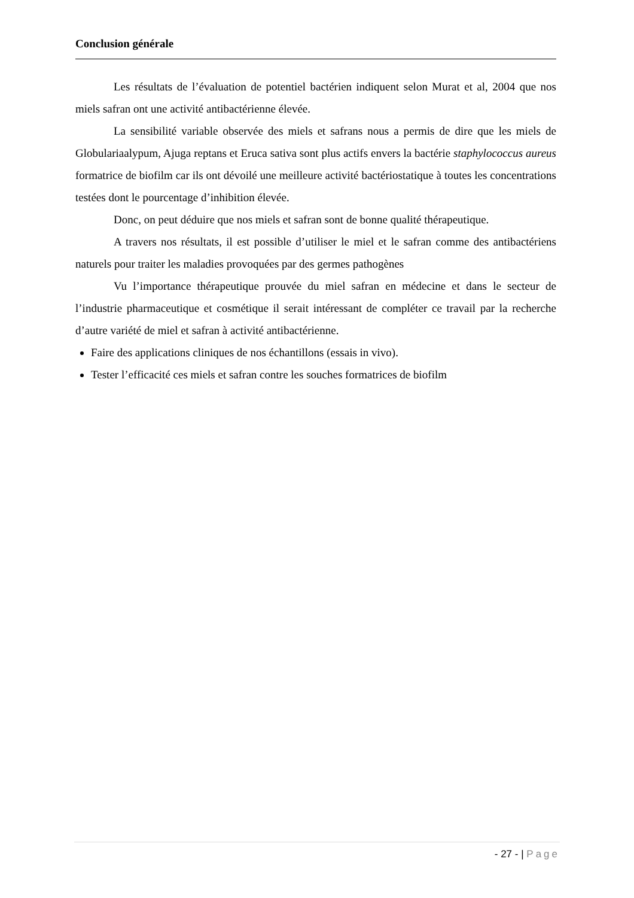Conclusion générale
Les résultats de l’évaluation de potentiel bactérien indiquent selon Murat et al, 2004 que nos miels safran ont une activité antibactérienne élevée.
La sensibilité variable observée des miels et safrans nous a permis de dire que les miels de Globulariaalypum, Ajuga reptans et Eruca sativa sont plus actifs envers la bactérie staphylococcus aureus formatrice de biofilm car ils ont dévoilé une meilleure activité bactériostatique à toutes les concentrations testées dont le pourcentage d’inhibition élevée.
Donc, on peut déduire que nos miels et safran sont de bonne qualité thérapeutique.
A travers nos résultats, il est possible d’utiliser le miel et le safran comme des antibactériens naturels pour traiter les maladies provoquées par des germes pathogènes
Vu l’importance thérapeutique prouvée du miel safran en médecine et dans le secteur de l’industrie pharmaceutique et cosmétique il serait intéressant de compléter ce travail par la recherche d’autre variété de miel et safran à activité antibactérienne.
Faire des applications cliniques de nos échantillons (essais in vivo).
Tester l’efficacité ces miels et safran contre les souches formatrices de biofilm
- 27 - | Page